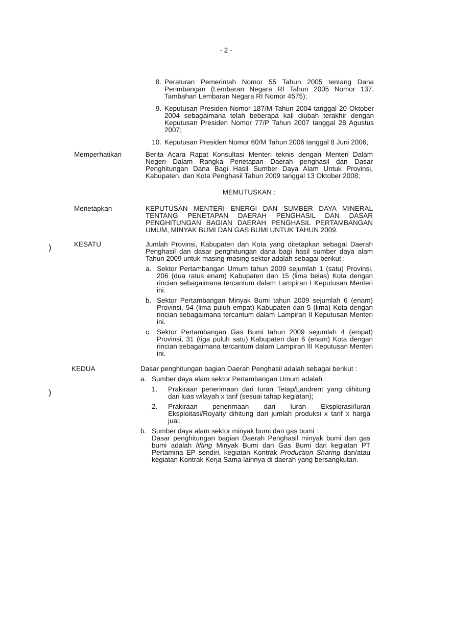- 2 -
8. Peraturan Pemerintah Nomor 55 Tahun 2005 tentang Dana Perimbangan (Lembaran Negara RI Tahun 2005 Nomor 137, Tambahan Lembaran Negara RI Nomor 4575);
9. Keputusan Presiden Nomor 187/M Tahun 2004 tanggal 20 Oktober 2004 sebagaimana telah beberapa kali diubah terakhir dengan Keputusan Presiden Nomor 77/P Tahun 2007 tanggal 28 Agustus 2007;
10. Keputusan Presiden Nomor 60/M Tahun 2006 tanggal 8 Juni 2006;
Memperhatikan Berita Acara Rapat Konsultasi Menteri teknis dengan Menteri Dalam Negeri Dalam Rangka Penetapan Daerah penghasil dan Dasar Penghitungan Dana Bagi Hasil Sumber Daya Alam Untuk Provinsi, Kabupaten, dan Kota Penghasil Tahun 2009 tanggal 13 Oktober 2008;
MEMUTUSKAN :
)
Menetapkan KEPUTUSAN MENTERI ENERGI DAN SUMBER DAYA MINERAL TENTANG PENETAPAN DAERAH PENGHASIL DAN DASAR PENGHITUNGAN BAGIAN DAERAH PENGHASIL PERTAMBANGAN UMUM, MINYAK BUMI DAN GAS BUMI UNTUK TAHUN 2009.
KESATU Jumlah Provinsi, Kabupaten dan Kota yang ditetapkan sebagai Daerah Penghasil dan dasar penghitungan dana bagi hasil sumber daya alam Tahun 2009 untuk masing-masing sektor adalah sebagai berikut :
a. Sektor Pertambangan Umum tahun 2009 sejumlah 1 (satu) Provinsi, 206 (dua ratus enam) Kabupaten dan 15 (lima belas) Kota dengan rincian sebagaimana tercantum dalam Lampiran I Keputusan Menteri ini.
b. Sektor Pertambangan Minyak Bumi tahun 2009 sejumlah 6 (enam) Provinsi, 54 (lima puluh empat) Kabupaten dan 5 (lima) Kota dengan rincian sebagaimana tercantum dalam Lampiran II Keputusan Menteri ini.
c. Sektor Pertambangan Gas Bumi tahun 2009 sejumlah 4 (empat) Provinsi, 31 (tiga puluh satu) Kabupaten dan 6 (enam) Kota dengan rincian sebagaimana tercantum dalam Lampiran III Keputusan Menteri ini.
)
KEDUA Dasar penghitungan bagian Daerah Penghasil adalah sebagai berikut :
a. Sumber daya alam sektor Pertambangan Umum adalah :
1. Prakiraan penerimaan dari Iuran Tetap/Landrent yang dihitung dari luas wilayah x tarif (sesuai tahap kegiatan);
2. Prakiraan penerimaan dari Iuran Eksplorasi/Iuran Eksploitasi/Royalty dihitung dari jumlah produksi x tarif x harga jual.
b. Sumber daya alam sektor minyak bumi dan gas bumi :
Dasar penghitungan bagian Daerah Penghasil minyak bumi dan gas bumi adalah lifting Minyak Bumi dan Gas Bumi dari kegiatan PT Pertamina EP sendiri, kegiatan Kontrak Production Sharing dan/atau kegiatan Kontrak Kerja Sama lainnya di daerah yang bersangkutan.